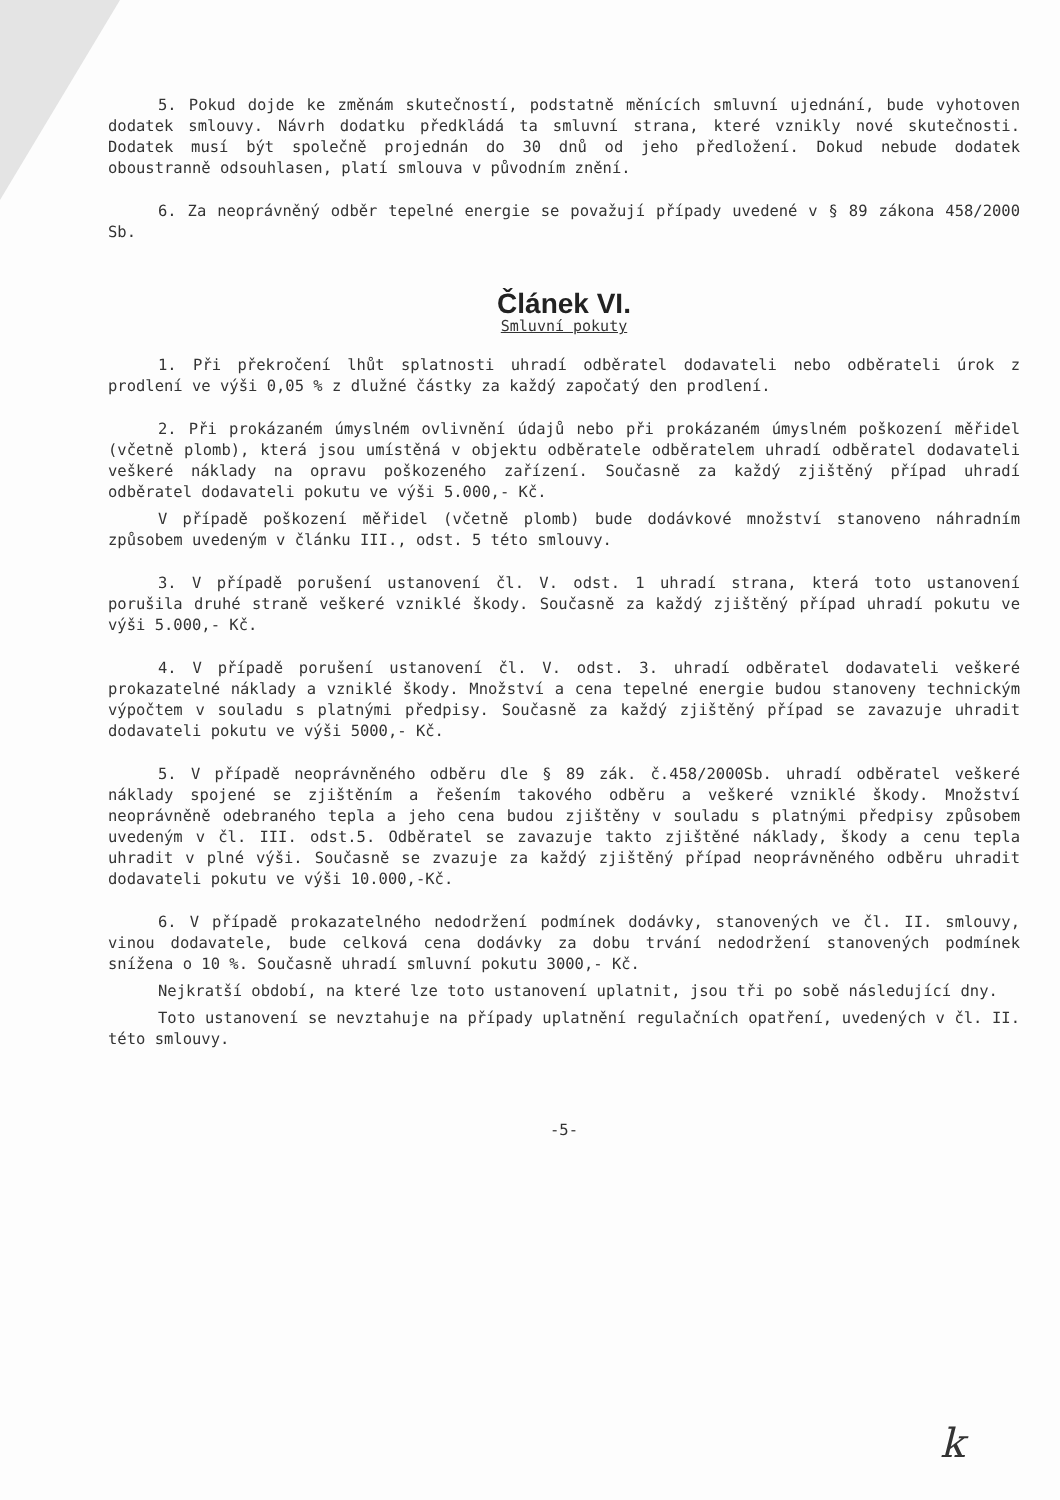5. Pokud dojde ke změnám skutečností, podstatně měnících smluvní ujednání, bude vyhotoven dodatek smlouvy. Návrh dodatku předkládá ta smluvní strana, které vznikly nové skutečnosti. Dodatek musí být společně projednán do 30 dnů od jeho předložení. Dokud nebude dodatek oboustranně odsouhlasen, platí smlouva v původním znění.
6. Za neoprávněný odběr tepelné energie se považují případy uvedené v § 89 zákona 458/2000 Sb.
Článek VI.
Smluvní pokuty
1. Při překročení lhůt splatnosti uhradí odběratel dodavateli nebo odběrateli úrok z prodlení ve výši 0,05 % z dlužné částky za každý započatý den prodlení.
2. Při prokázaném úmyslném ovlivnění údajů nebo při prokázaném úmyslném poškození měřidel (včetně plomb), která jsou umístěná v objektu odběratele odběratelem uhradí odběratel dodavateli veškeré náklady na opravu poškozeného zařízení. Současně za každý zjištěný případ uhradí odběratel dodavateli pokutu ve výši 5.000,- Kč.
V případě poškození měřidel (včetně plomb) bude dodávkové množství stanoveno náhradním způsobem uvedeným v článku III., odst. 5 této smlouvy.
3. V případě porušení ustanovení čl. V. odst. 1 uhradí strana, která toto ustanovení porušila druhé straně veškeré vzniklé škody. Současně za každý zjištěný případ uhradí pokutu ve výši 5.000,- Kč.
4. V případě porušení ustanovení čl. V. odst. 3. uhradí odběratel dodavateli veškeré prokazatelné náklady a vzniklé škody. Množství a cena tepelné energie budou stanoveny technickým výpočtem v souladu s platnými předpisy. Současně za každý zjištěný případ se zavazuje uhradit dodavateli pokutu ve výši 5000,- Kč.
5. V případě neoprávněného odběru dle § 89 zák. č.458/2000Sb. uhradí odběratel veškeré náklady spojené se zjištěním a řešením takového odběru a veškeré vzniklé škody. Množství neoprávněně odebraného tepla a jeho cena budou zjištěny v souladu s platnými předpisy způsobem uvedeným v čl. III. odst.5. Odběratel se zavazuje takto zjištěné náklady, škody a cenu tepla uhradit v plné výši. Současně se zvazuje za každý zjištěný případ neoprávněného odběru uhradit dodavateli pokutu ve výši 10.000,-Kč.
6. V případě prokazatelného nedodržení podmínek dodávky, stanovených ve čl. II. smlouvy, vinou dodavatele, bude celková cena dodávky za dobu trvání nedodržení stanovených podmínek snížena o 10 %. Současně uhradí smluvní pokutu 3000,- Kč.
Nejkratší období, na které lze toto ustanovení uplatnit, jsou tři po sobě následující dny.
Toto ustanovení se nevztahuje na případy uplatnění regulačních opatření, uvedených v čl. II. této smlouvy.
-5-
k